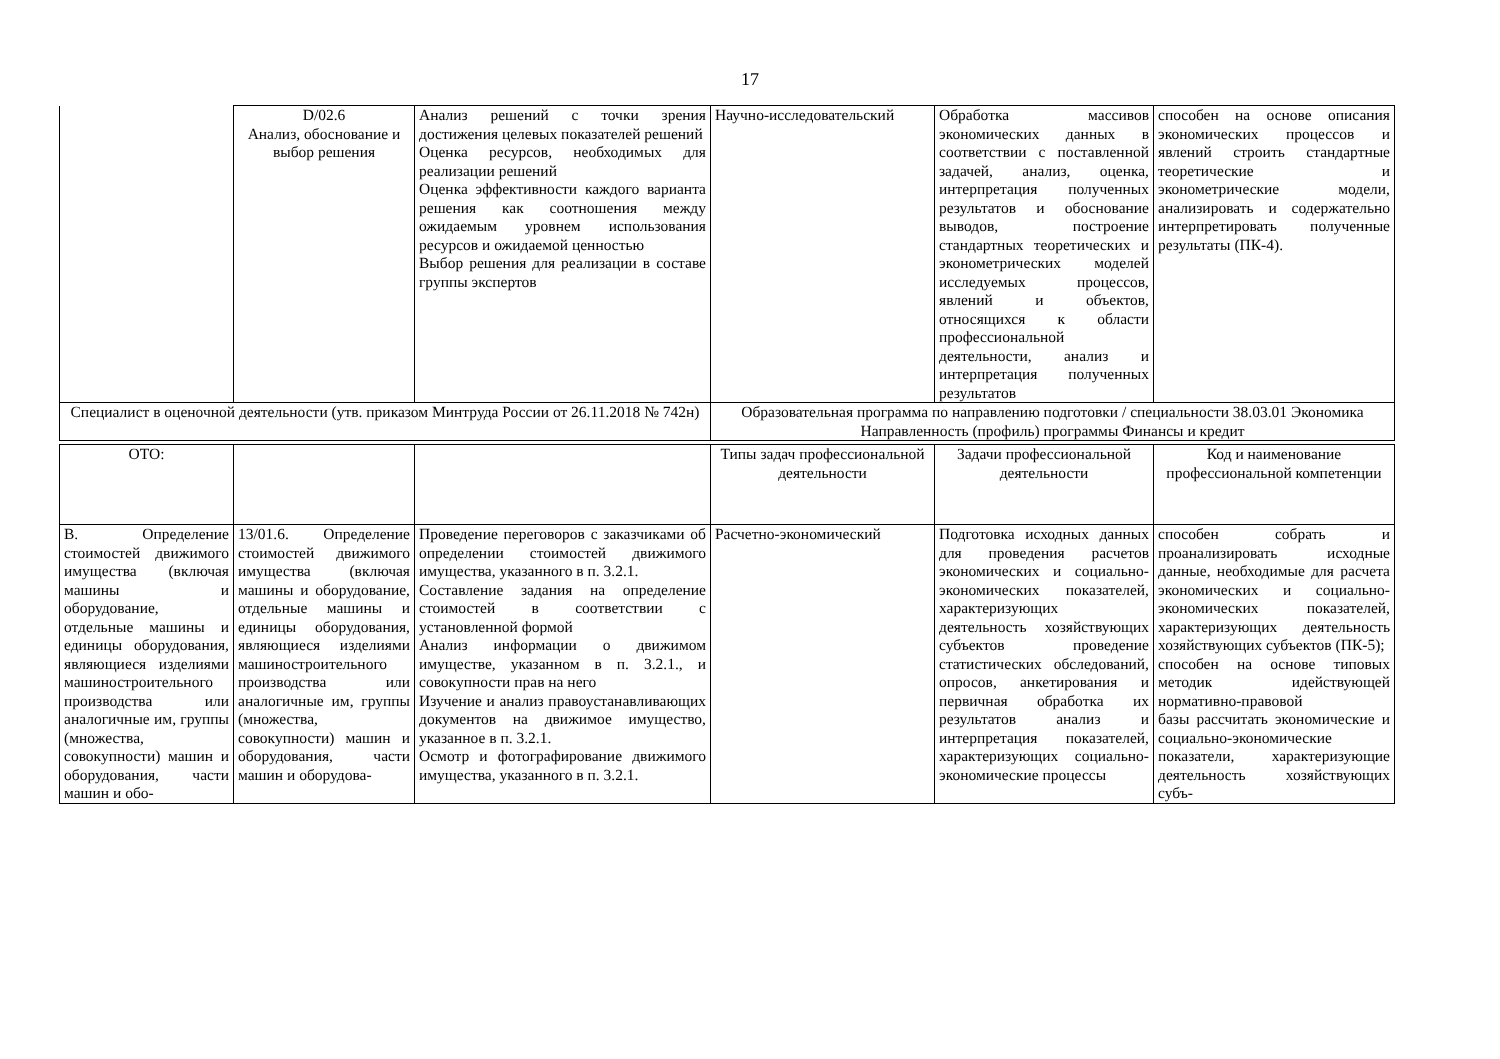17
| | D/02.6 Анализ, обоснование и выбор решения | Анализ решений с точки зрения достижения целевых показателей решений Оценка ресурсов, необходимых для реализации решений Оценка эффективности каждого варианта решения как соотношения между ожидаемым уровнем использования ресурсов и ожидаемой ценностью Выбор решения для реализации в составе группы экспертов | Научно-исследовательский | Обработка массивов экономических данных в соответствии с поставленной задачей, анализ, оценка, интерпретация полученных результатов и обоснование выводов, построение стандартных теоретических и эконометрических моделей исследуемых процессов, явлений и объектов, относящихся к области профессиональной деятельности, анализ и интерпретация полученных результатов | способен на основе описания экономических процессов и явлений строить стандартные теоретические и эконометрические модели, анализировать и содержательно интерпретировать полученные результаты (ПК-4). |
| Специалист в оценочной деятельности (утв. приказом Минтруда России от 26.11.2018 № 742н) | | | Образовательная программа по направлению подготовки / специальности 38.03.01 Экономика Направленность (профиль) программы Финансы и кредит | | |
| ОТО: | | | Типы задач профессиональной деятельности | Задачи профессиональной деятельности | Код и наименование профессиональной компетенции |
| В. Определение стоимостей движимого имущества (включая машины и оборудование, отдельные машины и единицы оборудования, являющиеся изделиями машиностроительного производства или аналогичные им, группы (множества, совокупности) машин и оборудования, части машин и обо- | 13/01.6. Определение стоимостей движимого имущества (включая машины и оборудование, отдельные машины и единицы оборудования, являющиеся изделиями машиностроительного производства или аналогичные им, группы (множества, совокупности) машин и оборудования, части машин и оборудова- | Проведение переговоров с заказчиками об определении стоимостей движимого имущества, указанного в п. 3.2.1. Составление задания на определение стоимостей в соответствии с установленной формой Анализ информации о движимом имуществе, указанном в п. 3.2.1., и совокупности прав на него Изучение и анализ правоустанавливающих документов на движимое имущество, указанное в п. 3.2.1. Осмотр и фотографирование движимого имущества, указанного в п. 3.2.1. | Расчетно-экономический | Подготовка исходных данных для проведения расчетов экономических и социально-экономических показателей, характеризующих деятельность хозяйствующих субъектов проведение статистических обследований, опросов, анкетирования и первичная обработка их результатов анализ и интерпретация показателей, характеризующих социально-экономические процессы | способен собрать и проанализировать исходные данные, необходимые для расчета экономических и социально-экономических показателей, характеризующих деятельность хозяйствующих субъектов (ПК-5); способен на основе типовых методик идействующей нормативно-правовой базы рассчитать экономические и социально-экономические показатели, характеризующие деятельность хозяйствующих субъ- |